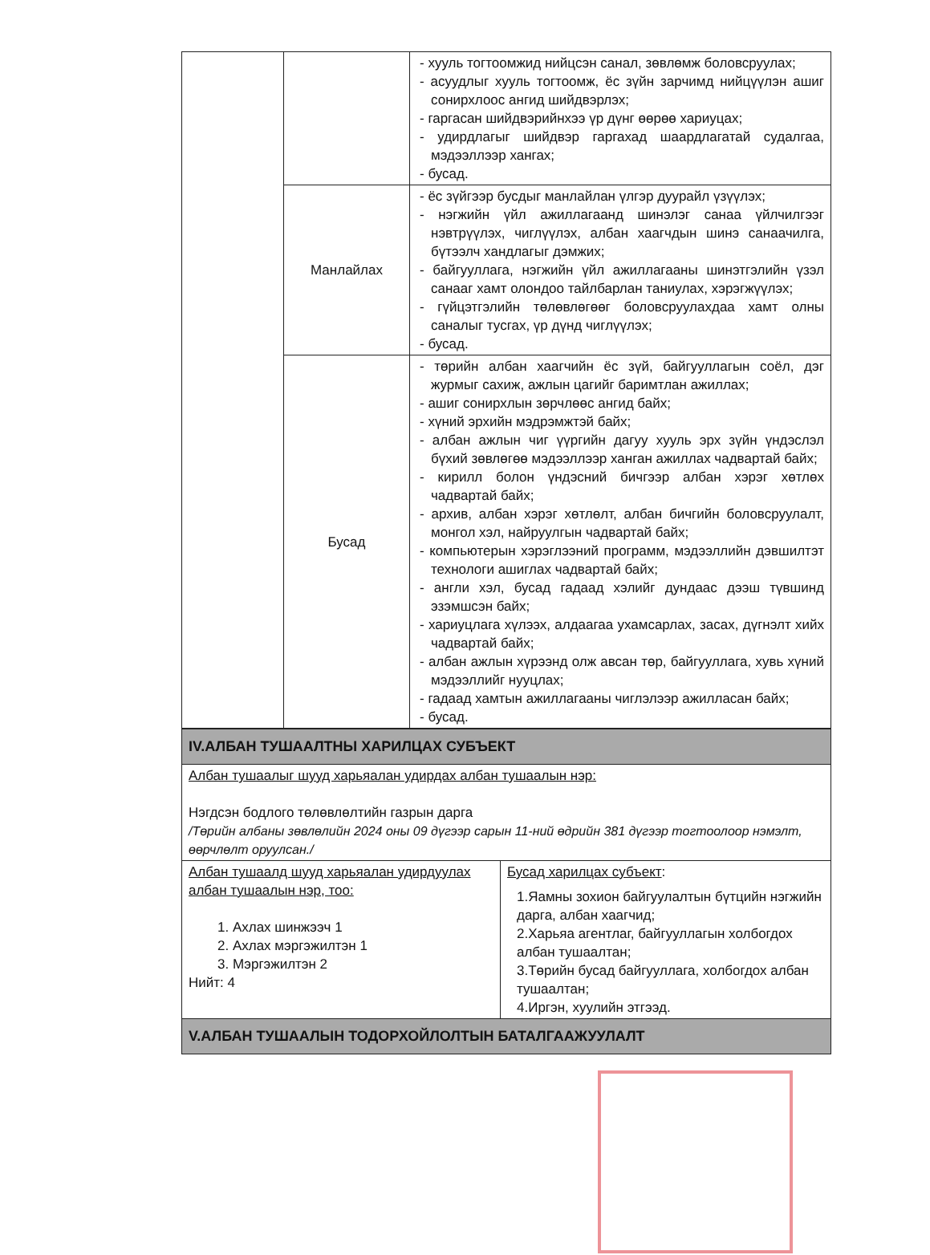| | | - хууль тогтоомжид нийцсэн санал, зөвлөмж боловсруулах; - асуудлыг хууль тогтоомж, ёс зүйн зарчимд нийцүүлэн ашиг сонирхлоос ангид шийдвэрлэх; - гаргасан шийдвэрийнхээ үр дүнг өөрөө хариуцах; - удирдлагыг шийдвэр гаргахад шаардлагатай судалгаа, мэдээллээр хангах; - бусад. |
| | Манлайлах | - ёс зүйгээр бусдыг манлайлан үлгэр дуурайл үзүүлэх; - нэгжийн үйл ажиллагаанд шинэлэг санаа үйлчилгээг нэвтрүүлэх, чиглүүлэх, албан хаагчдын шинэ санаачилга, бүтээлч хандлагыг дэмжих; - байгууллага, нэгжийн үйл ажиллагааны шинэтгэлийн үзэл санааг хамт олондоо тайлбарлан таниулах, хэрэгжүүлэх; - гүйцэтгэлийн төлөвлөгөөг боловсруулахдаа хамт олны саналыг тусгах, үр дүнд чиглүүлэх; - бусад. |
| | Бусад | - төрийн албан хаагчийн ёс зүй, байгууллагын соёл, дэг журмыг сахиж, ажлын цагийг баримтлан ажиллах; - ашиг сонирхлын зөрчлөөс ангид байх; - хүний эрхийн мэдрэмжтэй байх; - албан ажлын чиг үүргийн дагуу хууль эрх зүйн үндэслэл бүхий зөвлөгөө мэдээллээр ханган ажиллах чадвартай байх; - кирилл болон үндэсний бичгээр албан хэрэг хөтлөх чадвартай байх; - архив, албан хэрэг хөтлөлт, албан бичгийн боловсруулалт, монгол хэл, найруулгын чадвартай байх; - компьютерын хэрэглээний программ, мэдээллийн дэвшилтэт технологи ашиглах чадвартай байх; - англи хэл, бусад гадаад хэлийг дундаас дээш түвшинд эзэмшсэн байх; - хариуцлага хүлээх, алдаагаа ухамсарлах, засах, дүгнэлт хийх чадвартай байх; - албан ажлын хүрээнд олж авсан төр, байгууллага, хувь хүний мэдээллийг нууцлах; - гадаад хамтын ажиллагааны чиглэлээр ажилласан байх; - бусад. |
| IV.АЛБАН ТУШААЛТНЫ ХАРИЛЦАХ СУБЪЕКТ | |
| Албан тушаалыг шууд харьяалан удирдах албан тушаалын нэр: Нэгдсэн бодлого төлөвлөлтийн газрын дарга /Төрийн албаны зөвлөлийн 2024 оны 09 дүгээр сарын 11-ний өдрийн 381 дүгээр тогтоолоор нэмэлт, өөрчлөлт оруулсан./ | |
| Албан тушаалд шууд харьяалан удирдуулах албан тушаалын нэр, тоо: 1. Ахлах шинжээч 1 2. Ахлах мэргэжилтэн 1 3. Мэргэжилтэн 2 Нийт: 4 | Бусад харилцах субъект : 1.Яамны зохион байгуулалтын бүтцийн нэгжийн дарга, албан хаагчид; 2.Харьяа агентлаг, байгууллагын холбогдох албан тушаалтан; 3.Төрийн бусад байгууллага, холбогдох албан тушаалтан; 4.Иргэн, хуулийн этгээд. |
| V.АЛБАН ТУШААЛЫН ТОДОРХОЙЛОЛТЫН БАТАЛГААЖУУЛАЛТ | |